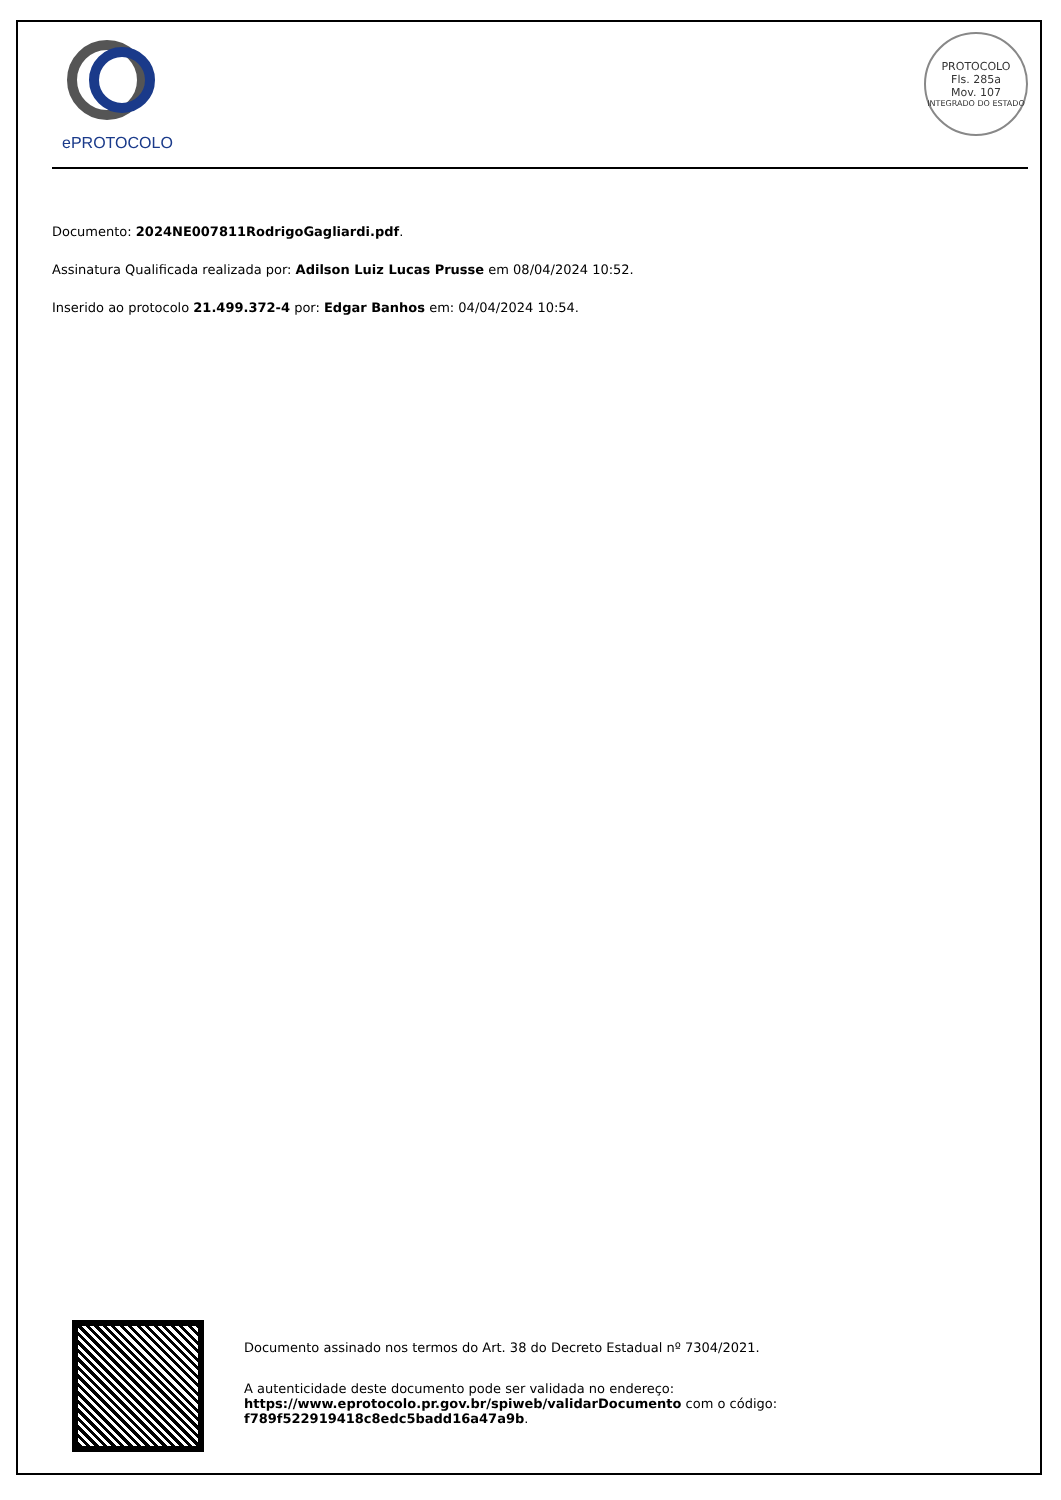ePROTOCOLO
PROTOCOLO
Fls. 285a
Mov. 107
INTEGRADO DO ESTADO
Documento: 2024NE007811RodrigoGagliardi.pdf.
Assinatura Qualificada realizada por: Adilson Luiz Lucas Prusse em 08/04/2024 10:52.
Inserido ao protocolo 21.499.372-4 por: Edgar Banhos em: 04/04/2024 10:54.
Documento assinado nos termos do Art. 38 do Decreto Estadual nº 7304/2021.
A autenticidade deste documento pode ser validada no endereço:
https://www.eprotocolo.pr.gov.br/spiweb/validarDocumento com o código:
f789f522919418c8edc5badd16a47a9b.